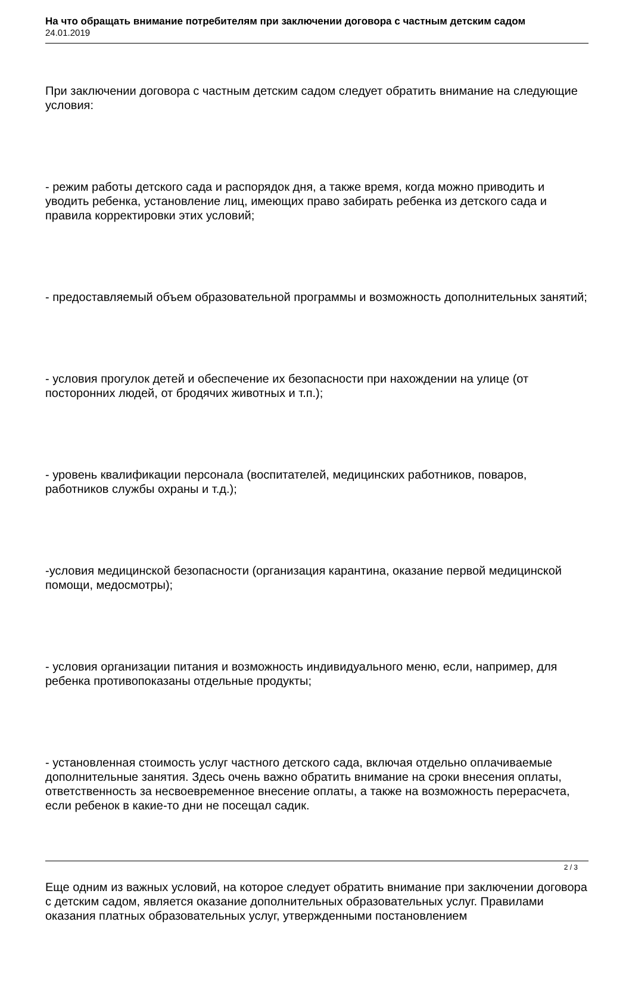На что обращать внимание потребителям при заключении договора с частным детским садом
24.01.2019
При заключении договора с частным детским садом следует обратить внимание на следующие условия:
- режим работы детского сада и распорядок дня, а также время, когда можно приводить и уводить ребенка, установление лиц, имеющих право забирать ребенка из детского сада и правила корректировки этих условий;
- предоставляемый объем образовательной программы и возможность дополнительных занятий;
- условия прогулок детей и обеспечение их безопасности при нахождении на улице (от посторонних людей, от бродячих животных и т.п.);
- уровень квалификации персонала (воспитателей, медицинских работников, поваров, работников службы охраны и т.д.);
-условия медицинской безопасности (организация карантина, оказание первой медицинской помощи, медосмотры);
- условия организации питания и возможность индивидуального меню, если, например, для ребенка противопоказаны отдельные продукты;
- установленная стоимость услуг частного детского сада, включая отдельно оплачиваемые дополнительные занятия. Здесь очень важно обратить внимание на сроки внесения оплаты, ответственность за несвоевременное внесение оплаты, а также на возможность перерасчета, если ребенок в какие-то дни не посещал садик.
Еще одним из важных условий, на которое следует обратить внимание при заключении договора с детским садом, является оказание дополнительных образовательных услуг. Правилами оказания платных образовательных услуг, утвержденными постановлением
2 / 3